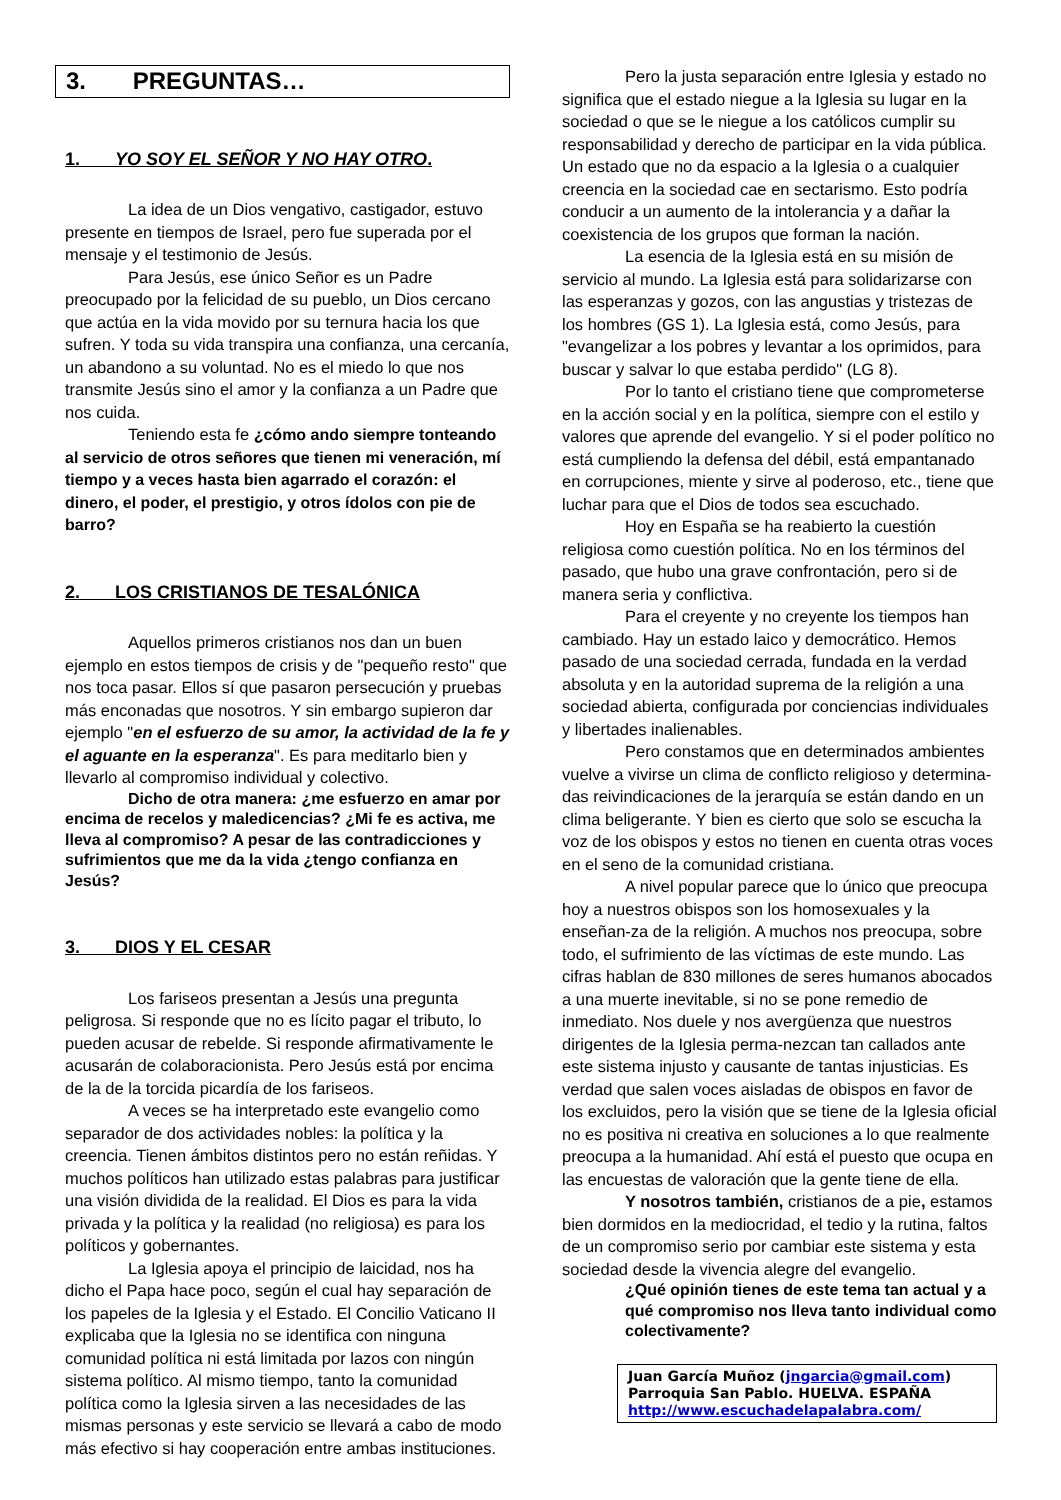3. PREGUNTAS…
1. YO SOY EL SEÑOR Y NO HAY OTRO.
La idea de un Dios vengativo, castigador, estuvo presente en tiempos de Israel, pero fue superada por el mensaje y el testimonio de Jesús.
Para Jesús, ese único Señor es un Padre preocupado por la felicidad de su pueblo, un Dios cercano que actúa en la vida movido por su ternura hacia los que sufren. Y toda su vida transpira una confianza, una cercanía, un abandono a su voluntad. No es el miedo lo que nos transmite Jesús sino el amor y la confianza a un Padre que nos cuida.
Teniendo esta fe ¿cómo ando siempre tonteando al servicio de otros señores que tienen mi veneración, mí tiempo y a veces hasta bien agarrado el corazón: el dinero, el poder, el prestigio, y otros ídolos con pie de barro?
2. LOS CRISTIANOS DE TESALÓNICA
Aquellos primeros cristianos nos dan un buen ejemplo en estos tiempos de crisis y de "pequeño resto" que nos toca pasar. Ellos sí que pasaron persecución y pruebas más enconadas que nosotros. Y sin embargo supieron dar ejemplo "en el esfuerzo de su amor, la actividad de la fe y el aguante en la esperanza". Es para meditarlo bien y llevarlo al compromiso individual y colectivo.
Dicho de otra manera: ¿me esfuerzo en amar por encima de recelos y maledicencias? ¿Mi fe es activa, me lleva al compromiso? A pesar de las contradicciones y sufrimientos que me da la vida ¿tengo confianza en Jesús?
3. DIOS Y EL CESAR
Los fariseos presentan a Jesús una pregunta peligrosa. Si responde que no es lícito pagar el tributo, lo pueden acusar de rebelde. Si responde afirmativamente le acusarán de colaboracionista. Pero Jesús está por encima de la de la torcida picardía de los fariseos.
A veces se ha interpretado este evangelio como separador de dos actividades nobles: la política y la creencia. Tienen ámbitos distintos pero no están reñidas. Y muchos políticos han utilizado estas palabras para justificar una visión dividida de la realidad. El Dios es para la vida privada y la política y la realidad (no religiosa) es para los políticos y gobernantes.
La Iglesia apoya el principio de laicidad, nos ha dicho el Papa hace poco, según el cual hay separación de los papeles de la Iglesia y el Estado. El Concilio Vaticano II explicaba que la Iglesia no se identifica con ninguna comunidad política ni está limitada por lazos con ningún sistema político. Al mismo tiempo, tanto la comunidad política como la Iglesia sirven a las necesidades de las mismas personas y este servicio se llevará a cabo de modo más efectivo si hay cooperación entre ambas instituciones.
Pero la justa separación entre Iglesia y estado no significa que el estado niegue a la Iglesia su lugar en la sociedad o que se le niegue a los católicos cumplir su responsabilidad y derecho de participar en la vida pública. Un estado que no da espacio a la Iglesia o a cualquier creencia en la sociedad cae en sectarismo. Esto podría conducir a un aumento de la intolerancia y a dañar la coexistencia de los grupos que forman la nación.
La esencia de la Iglesia está en su misión de servicio al mundo. La Iglesia está para solidarizarse con las esperanzas y gozos, con las angustias y tristezas de los hombres (GS 1). La Iglesia está, como Jesús, para "evangelizar a los pobres y levantar a los oprimidos, para buscar y salvar lo que estaba perdido" (LG 8).
Por lo tanto el cristiano tiene que comprometerse en la acción social y en la política, siempre con el estilo y valores que aprende del evangelio. Y si el poder político no está cumpliendo la defensa del débil, está empantanado en corrupciones, miente y sirve al poderoso, etc., tiene que luchar para que el Dios de todos sea escuchado.
Hoy en España se ha reabierto la cuestión religiosa como cuestión política. No en los términos del pasado, que hubo una grave confrontación, pero si de manera seria y conflictiva.
Para el creyente y no creyente los tiempos han cambiado. Hay un estado laico y democrático. Hemos pasado de una sociedad cerrada, fundada en la verdad absoluta y en la autoridad suprema de la religión a una sociedad abierta, configurada por conciencias individuales y libertades inalienables.
Pero constamos que en determinados ambientes vuelve a vivirse un clima de conflicto religioso y determina-das reivindicaciones de la jerarquía se están dando en un clima beligerante. Y bien es cierto que solo se escucha la voz de los obispos y estos no tienen en cuenta otras voces en el seno de la comunidad cristiana.
A nivel popular parece que lo único que preocupa hoy a nuestros obispos son los homosexuales y la enseñan-za de la religión. A muchos nos preocupa, sobre todo, el sufrimiento de las víctimas de este mundo. Las cifras hablan de 830 millones de seres humanos abocados a una muerte inevitable, si no se pone remedio de inmediato. Nos duele y nos avergüenza que nuestros dirigentes de la Iglesia perma-nezcan tan callados ante este sistema injusto y causante de tantas injusticias. Es verdad que salen voces aisladas de obispos en favor de los excluidos, pero la visión que se tiene de la Iglesia oficial no es positiva ni creativa en soluciones a lo que realmente preocupa a la humanidad. Ahí está el puesto que ocupa en las encuestas de valoración que la gente tiene de ella.
Y nosotros también, cristianos de a pie, estamos bien dormidos en la mediocridad, el tedio y la rutina, faltos de un compromiso serio por cambiar este sistema y esta sociedad desde la vivencia alegre del evangelio.
¿Qué opinión tienes de este tema tan actual y a qué compromiso nos lleva tanto individual como colectivamente?
Juan García Muñoz (jngarcia@gmail.com)
Parroquia San Pablo. HUELVA. ESPAÑA
http://www.escuchadelapalabra.com/